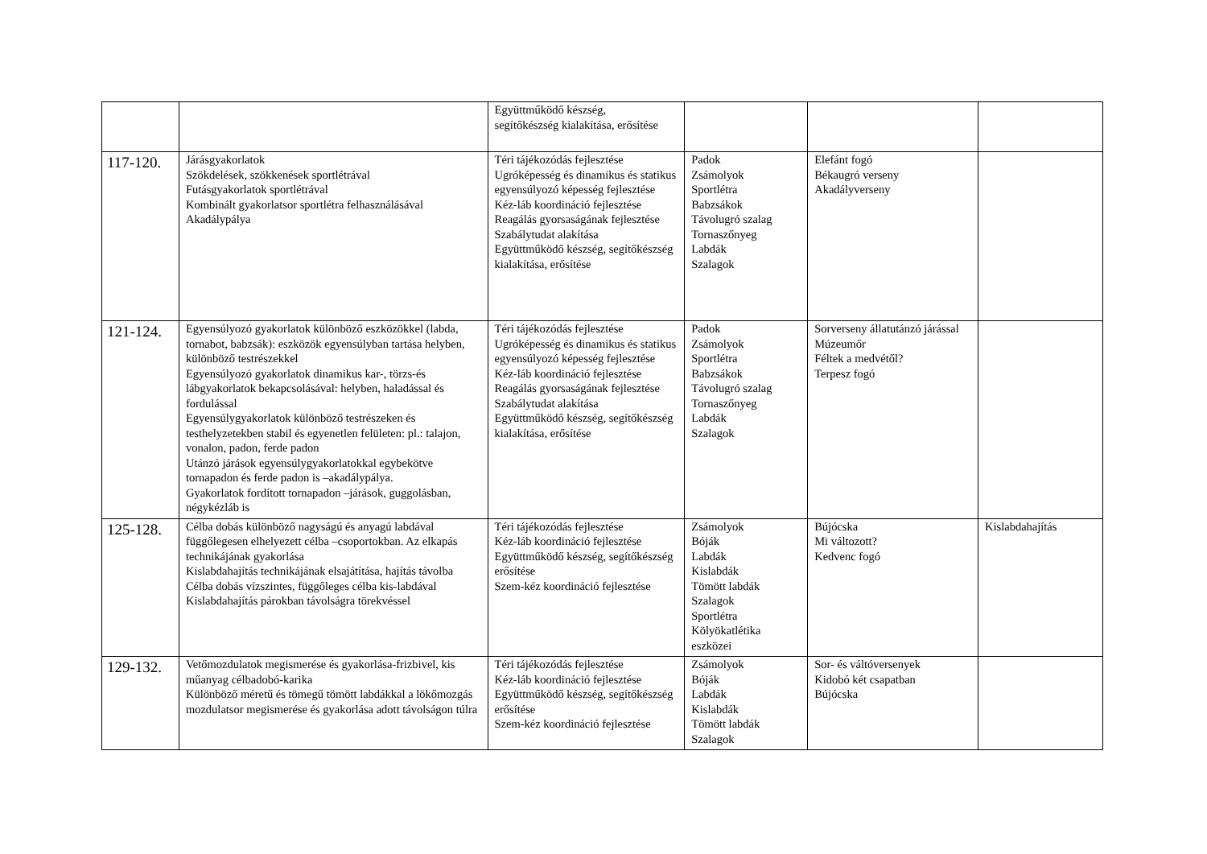| | | Együttműködő készség, segítőkészség kialakítása, erősítése | | | |
| 117-120. | Járásgyakorlatok Szökdelések, szökkenések sportlétrával Futásgyakorlatok sportlétrával Kombinált gyakorlatsor sportlétra felhasználásával Akadálypálya | Téri tájékozódás fejlesztése Ugróképesség és dinamikus és statikus egyensúlyozó képesség fejlesztése Kéz-láb koordináció fejlesztése Reagálás gyorsaságának fejlesztése Szabálytudat alakítása Együttműködő készség, segítőkészség kialakítása, erősítése | Padok Zsámolyok Sportlétra Babzsákok Távolugró szalag Tornaszőnyeg Labdák Szalagok | Elefánt fogó Békaugró verseny Akadályverseny | |
| 121-124. | Egyensúlyozó gyakorlatok különböző eszközökkel (labda, tornabot, babzsák): eszközök egyensúlyban tartása helyben, különböző testrészekkel Egyensúlyozó gyakorlatok dinamikus kar-, törzs-és lábgyakorlatok bekapcsolásával: helyben, haladással és fordulással Egyensúlygyakorlatok különböző testrészeken és testhelyzetekben stabil és egyenetlen felületen: pl.: talajon, vonalon, padon, ferde padon Utánzó járások egyensúlygyakorlatokkal egybekötve tornapadon és ferde padon is –akadálypálya. Gyakorlatok fordított tornapadon –járások, guggolásban, négykézláb is | Téri tájékozódás fejlesztése Ugróképesség és dinamikus és statikus egyensúlyozó képesség fejlesztése Kéz-láb koordináció fejlesztése Reagálás gyorsaságának fejlesztése Szabálytudat alakítása Együttműködő készség, segítőkészség kialakítása, erősítése | Padok Zsámolyok Sportlétra Babzsákok Távolugró szalag Tornaszőnyeg Labdák Szalagok | Sorverseny állatutánzó járással Múzeumőr Féltek a medvétől? Terpesz fogó | |
| 125-128. | Célba dobás különböző nagyságú és anyagú labdával függőlegesen elhelyezett célba –csoportokban. Az elkapás technikájának gyakorlása Kislabdahajítás technikájának elsajátítása, hajítás távolba Célba dobás vízszintes, függőleges célba kis-labdával Kislabdahajítás párokban távolságra törekvéssel | Téri tájékozódás fejlesztése Kéz-láb koordináció fejlesztése Együttműködő készség, segítőkészség erősítése Szem-kéz koordináció fejlesztése | Zsámolyok Bóják Labdák Kislabdák Tömött labdák Szalagok Sportlétra Kölyökatlétika eszközei | Bújócska Mi változott? Kedvenc fogó | Kislabdahajítás |
| 129-132. | Vetőmozdulatok megismerése és gyakorlása-frizbivel, kis műanyag célbadobó-karika Különböző méretű és tömegű tömött labdákkal a lökőmozgás mozdulatsor megismerése és gyakorlása adott távolságon túlra | Téri tájékozódás fejlesztése Kéz-láb koordináció fejlesztése Együttműködő készség, segítőkészség erősítése Szem-kéz koordináció fejlesztése | Zsámolyok Bóják Labdák Kislabdák Tömött labdák Szalagok | Sor- és váltóversenyek Kidobó két csapatban Bújócska | |